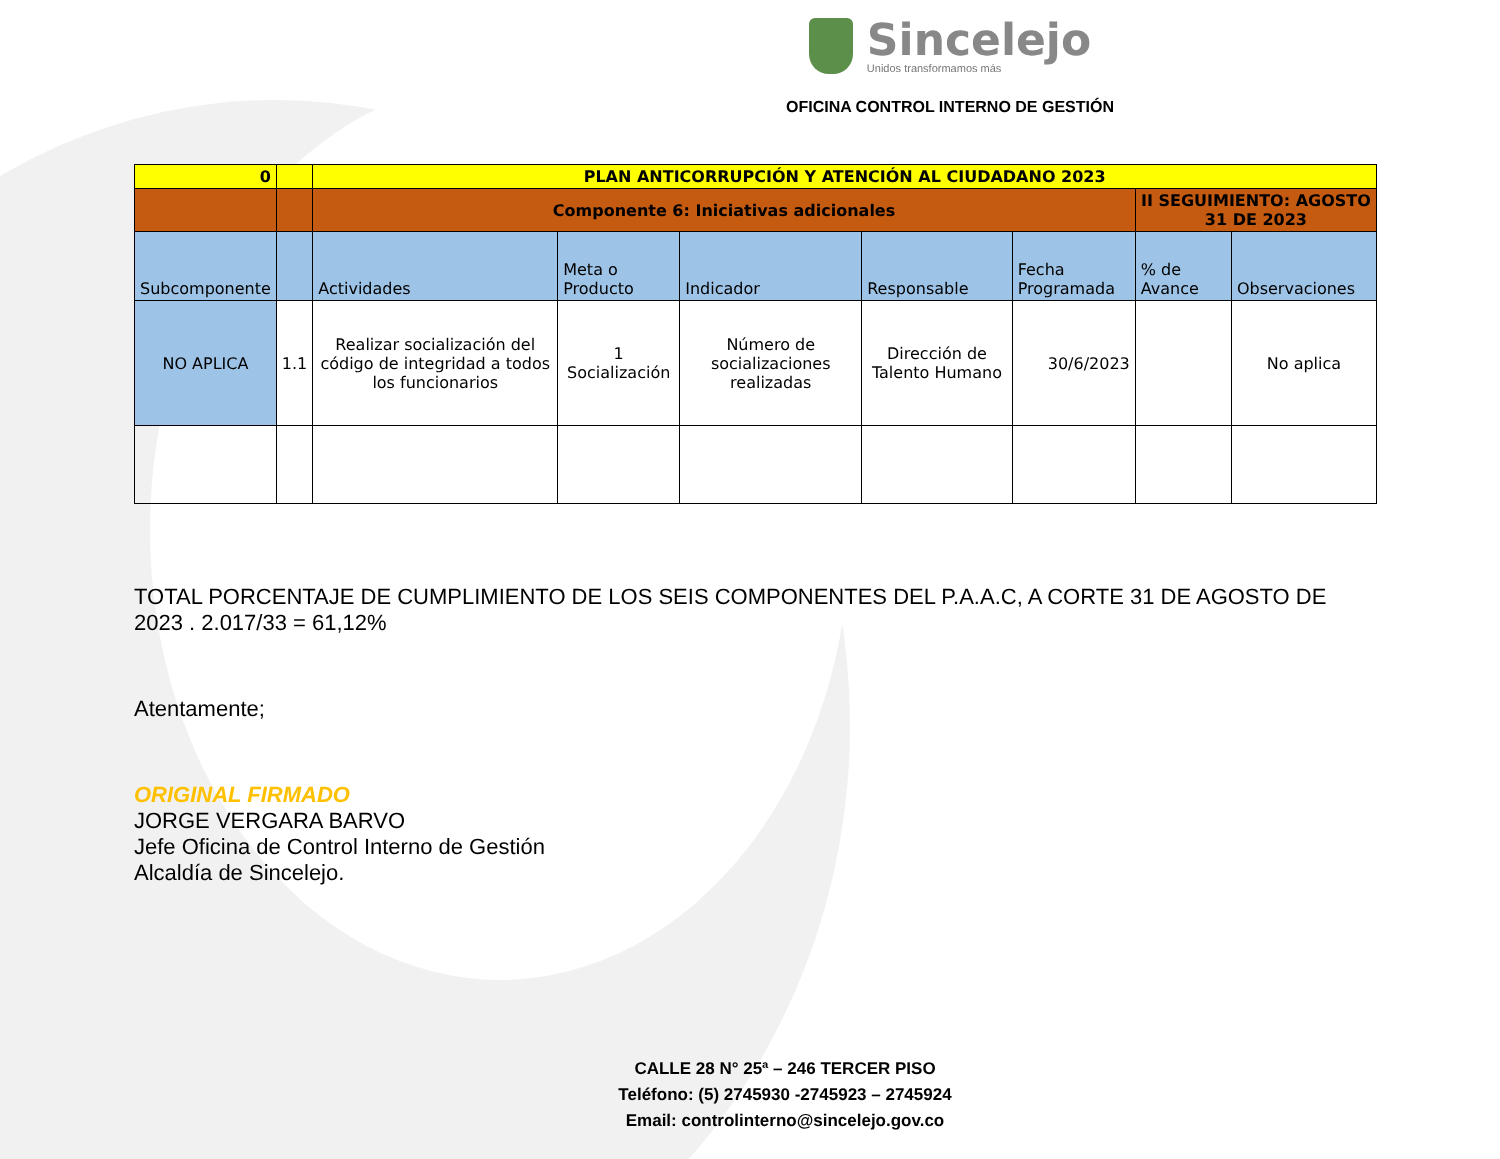Sincelejo
Unidos transformamos más
OFICINA CONTROL INTERNO DE GESTIÓN
| 0 | | PLAN ANTICORRUPCIÓN Y ATENCIÓN AL CIUDADANO 2023 | | | | | | |
| | | Componente 6: Iniciativas adicionales | | | | | II SEGUIMIENTO: AGOSTO 31 DE 2023 | |
| Subcomponente | | Actividades | Meta o Producto | Indicador | Responsable | Fecha Programada | % de Avance | Observaciones |
| NO APLICA | 1.1 | Realizar socialización del código de integridad a todos los funcionarios | 1 Socialización | Número de socializaciones realizadas | Dirección de Talento Humano | 30/6/2023 | | No aplica |
TOTAL PORCENTAJE DE CUMPLIMIENTO DE LOS SEIS COMPONENTES DEL P.A.A.C, A CORTE 31 DE AGOSTO DE 2023 . 2.017/33 = 61,12%
Atentamente;
ORIGINAL FIRMADO
JORGE VERGARA BARVO
Jefe Oficina de Control Interno de Gestión
Alcaldía de Sincelejo.
CALLE 28 N° 25ª – 246 TERCER PISO
Teléfono: (5) 2745930 -2745923 – 2745924
Email: controlinterno@sincelejo.gov.co